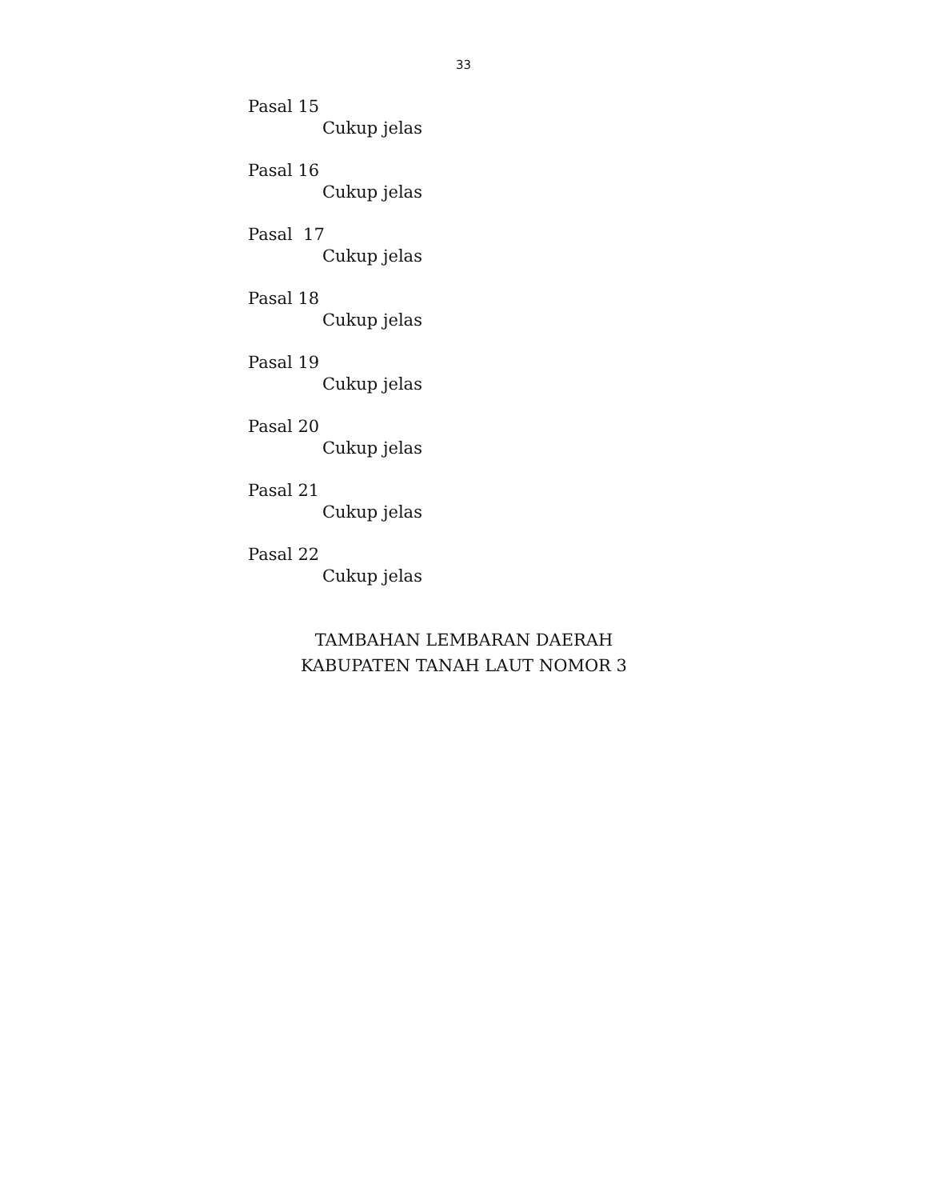33
Pasal 15
Cukup jelas
Pasal 16
Cukup jelas
Pasal 17
Cukup jelas
Pasal 18
Cukup jelas
Pasal 19
Cukup jelas
Pasal 20
Cukup jelas
Pasal 21
Cukup jelas
Pasal 22
Cukup jelas
TAMBAHAN LEMBARAN DAERAH
KABUPATEN TANAH LAUT NOMOR 3